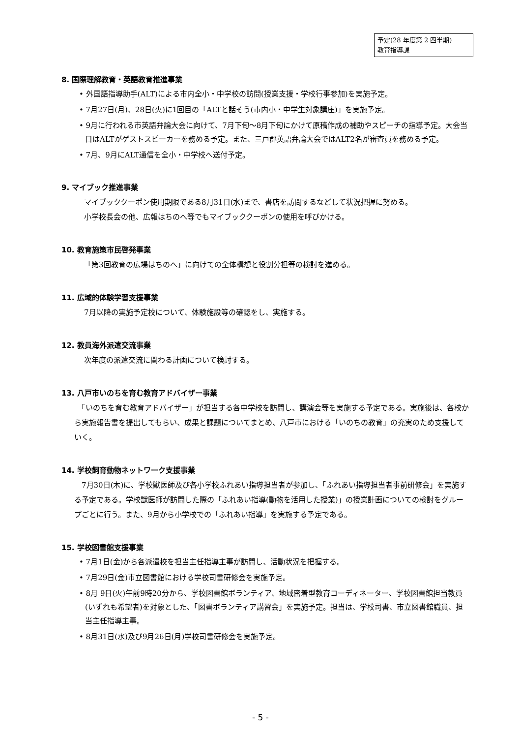予定(28 年度第 2 四半期)
教育指導課
8. 国際理解教育・英語教育推進事業
• 外国語指導助手(ALT)による市内全小・中学校の訪問(授業支援・学校行事参加)を実施予定。
• 7月27日(月)、28日(火)に1回目の「ALTと話そう(市内小・中学生対象講座)」を実施予定。
• 9月に行われる市英語弁論大会に向けて、7月下旬～8月下旬にかけて原稿作成の補助やスピーチの指導予定。大会当日はALTがゲストスピーカーを務める予定。また、三戸郡英語弁論大会ではALT2名が審査員を務める予定。
• 7月、9月にALT通信を全小・中学校へ送付予定。
9. マイブック推進事業
マイブッククーポン使用期限である8月31日(水)まで、書店を訪問するなどして状況把握に努める。
小学校長会の他、広報はちのへ等でもマイブッククーポンの使用を呼びかける。
10. 教育施策市民啓発事業
「第3回教育の広場はちのへ」に向けての全体構想と役割分担等の検討を進める。
11. 広域的体験学習支援事業
7月以降の実施予定校について、体験施設等の確認をし、実施する。
12. 教員海外派遣交流事業
次年度の派遣交流に関わる計画について検討する。
13. 八戸市いのちを育む教育アドバイザー事業
　「いのちを育む教育アドバイザー」が担当する各中学校を訪問し、講演会等を実施する予定である。実施後は、各校から実施報告書を提出してもらい、成果と課題についてまとめ、八戸市における「いのちの教育」の充実のため支援していく。
14. 学校飼育動物ネットワーク支援事業
　7月30日(木)に、学校獣医師及び各小学校ふれあい指導担当者が参加し、「ふれあい指導担当者事前研修会」を実施する予定である。学校獣医師が訪問した際の「ふれあい指導(動物を活用した授業)」の授業計画についての検討をグループごとに行う。また、9月から小学校での「ふれあい指導」を実施する予定である。
15. 学校図書館支援事業
• 7月1日(金)から各派遣校を担当主任指導主事が訪問し、活動状況を把握する。
• 7月29日(金)市立図書館における学校司書研修会を実施予定。
• 8月 9日(火)午前9時20分から、学校図書館ボランティア、地域密着型教育コーディネーター、学校図書館担当教員(いずれも希望者)を対象とした、「図書ボランティア講習会」を実施予定。担当は、学校司書、市立図書館職員、担当主任指導主事。
• 8月31日(水)及び9月26日(月)学校司書研修会を実施予定。
- 5 -